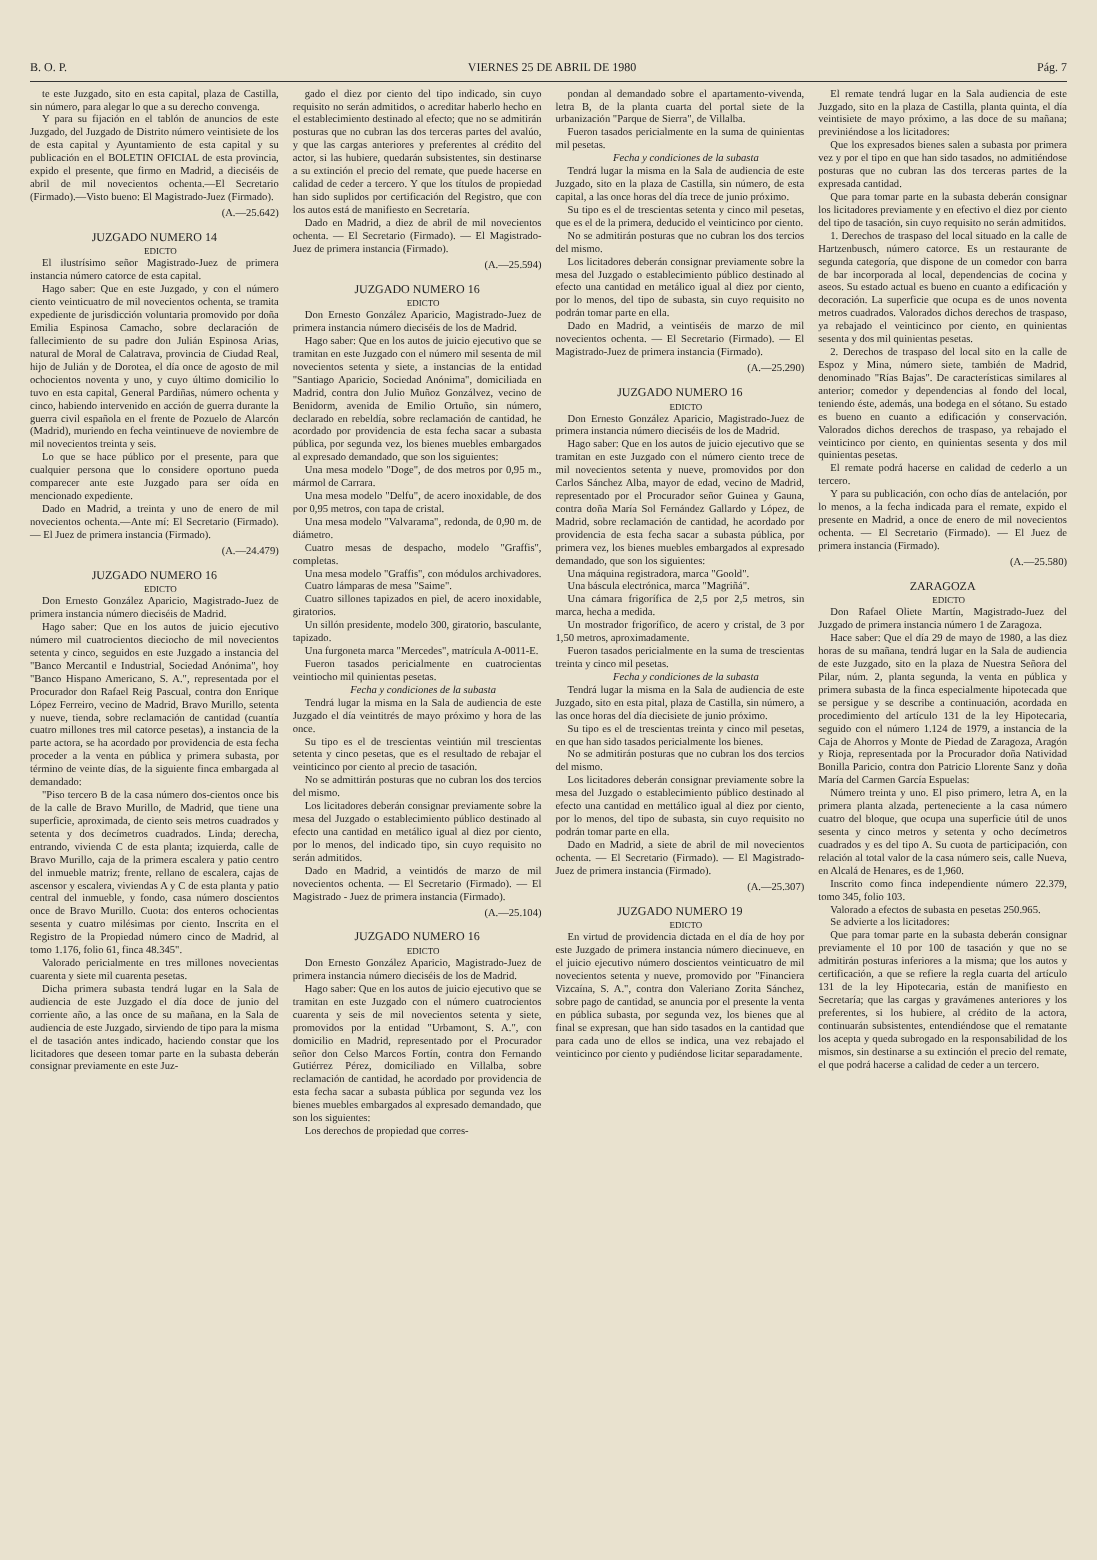B. O. P. VIERNES 25 DE ABRIL DE 1980 Pág. 7
te este Juzgado, sito en esta capital, plaza de Castilla, sin número, para alegar lo que a su derecho convenga.
Y para su fijación en el tablón de anuncios de este Juzgado, del Juzgado de Distrito número veintisiete de los de esta capital y Ayuntamiento de esta capital y su publicación en el BOLETIN OFICIAL de esta provincia, expido el presente, que firmo en Madrid, a dieciséis de abril de mil novecientos ochenta.—El Secretario (Firmado).—Visto bueno: El Magistrado-Juez (Firmado).
(A.—25.642)
JUZGADO NUMERO 14
EDICTO
El ilustrísimo señor Magistrado-Juez de primera instancia número catorce de esta capital.
Hago saber: Que en este Juzgado, y con el número ciento veinticuatro de mil novecientos ochenta, se tramita expediente de jurisdicción voluntaria promovido por doña Emilia Espinosa Camacho, sobre declaración de fallecimiento de su padre don Julián Espinosa Arias, natural de Moral de Calatrava, provincia de Ciudad Real, hijo de Julián y de Dorotea, el día once de agosto de mil ochocientos noventa y uno, y cuyo último domicilio lo tuvo en esta capital, General Pardiñas, número ochenta y cinco, habiendo intervenido en acción de guerra durante la guerra civil española en el frente de Pozuelo de Alarcón (Madrid), muriendo en fecha veintinueve de noviembre de mil novecientos treinta y seis.
Lo que se hace público por el presente, para que cualquier persona que lo considere oportuno pueda comparecer ante este Juzgado para ser oída en mencionado expediente.
Dado en Madrid, a treinta y uno de enero de mil novecientos ochenta.—Ante mí: El Secretario (Firmado). — El Juez de primera instancia (Firmado).
(A.—24.479)
JUZGADO NUMERO 16
EDICTO
Don Ernesto González Aparicio, Magistrado-Juez de primera instancia número dieciséis de Madrid.
Hago saber: Que en los autos de juicio ejecutivo número mil cuatrocientos dieciocho de mil novecientos setenta y cinco, seguidos en este Juzgado a instancia del "Banco Mercantil e Industrial, Sociedad Anónima", hoy "Banco Hispano Americano, S. A.", representada por el Procurador don Rafael Reig Pascual, contra don Enrique López Ferreiro, vecino de Madrid, Bravo Murillo, setenta y nueve, tienda, sobre reclamación de cantidad (cuantía cuatro millones tres mil catorce pesetas), a instancia de la parte actora, se ha acordado por providencia de esta fecha proceder a la venta en pública y primera subasta, por término de veinte días, de la siguiente finca embargada al demandado:
"Piso tercero B de la casa número dos-cientos once bis de la calle de Bravo Murillo, de Madrid, que tiene una superficie, aproximada, de ciento seis metros cuadrados y setenta y dos decímetros cuadrados. Linda; derecha, entrando, vivienda C de esta planta; izquierda, calle de Bravo Murillo, caja de la primera escalera y patio centro del inmueble matriz; frente, rellano de escalera, cajas de ascensor y escalera, viviendas A y C de esta planta y patio central del inmueble, y fondo, casa número doscientos once de Bravo Murillo. Cuota: dos enteros ochocientas sesenta y cuatro milésimas por ciento. Inscrita en el Registro de la Propiedad número cinco de Madrid, al tomo 1.176, folio 61, finca 48.345".
Valorado pericialmente en tres millones novecientas cuarenta y siete mil cuarenta pesetas.
Dicha primera subasta tendrá lugar en la Sala de audiencia de este Juzgado el día doce de junio del corriente año, a las once de su mañana, en la Sala de audiencia de este Juzgado, sirviendo de tipo para la misma el de tasación antes indicado, haciendo constar que los licitadores que deseen tomar parte en la subasta deberán consignar previamente en este Juz-
gado el diez por ciento del tipo indicado, sin cuyo requisito no serán admitidos, o acreditar haberlo hecho en el establecimiento destinado al efecto; que no se admitirán posturas que no cubran las dos terceras partes del avalúo, y que las cargas anteriores y preferentes al crédito del actor, si las hubiere, quedarán subsistentes, sin destinarse a su extinción el precio del remate, que puede hacerse en calidad de ceder a tercero. Y que los títulos de propiedad han sido suplidos por certificación del Registro, que con los autos está de manifiesto en Secretaría.
Dado en Madrid, a diez de abril de mil novecientos ochenta. — El Secretario (Firmado). — El Magistrado-Juez de primera instancia (Firmado).
(A.—25.594)
JUZGADO NUMERO 16
EDICTO
Don Ernesto González Aparicio, Magistrado-Juez de primera instancia número dieciséis de los de Madrid.
Hago saber: Que en los autos de juicio ejecutivo que se tramitan en este Juzgado con el número mil sesenta de mil novecientos setenta y siete, a instancias de la entidad "Santiago Aparicio, Sociedad Anónima", domiciliada en Madrid, contra don Julio Muñoz Gonzálvez, vecino de Benidorm, avenida de Emilio Ortuño, sin número, declarado en rebeldía, sobre reclamación de cantidad, he acordado por providencia de esta fecha sacar a subasta pública, por segunda vez, los bienes muebles embargados al expresado demandado, que son los siguientes:
Una mesa modelo "Doge", de dos metros por 0,95 m., mármol de Carrara.
Una mesa modelo "Delfu", de acero inoxidable, de dos por 0,95 metros, con tapa de cristal.
Una mesa modelo "Valvarama", redonda, de 0,90 m. de diámetro.
Cuatro mesas de despacho, modelo "Graffis", completas.
Una mesa modelo "Graffis", con módulos archivadores.
Cuatro lámparas de mesa "Saime".
Cuatro sillones tapizados en piel, de acero inoxidable, giratorios.
Un sillón presidente, modelo 300, giratorio, basculante, tapizado.
Una furgoneta marca "Mercedes", matrícula A-0011-E.
Fueron tasados pericialmente en cuatrocientas veintiocho mil quinientas pesetas.
Fecha y condiciones de la subasta
Tendrá lugar la misma en la Sala de audiencia de este Juzgado el día veintitrés de mayo próximo y hora de las once.
Su tipo es el de trescientas veintiún mil trescientas setenta y cinco pesetas, que es el resultado de rebajar el veinticinco por ciento al precio de tasación.
No se admittirán posturas que no cubran los dos tercios del mismo.
Los licitadores deberán consignar previamente sobre la mesa del Juzgado o establecimiento público destinado al efecto una cantidad en metálico igual al diez por ciento, por lo menos, del indicado tipo, sin cuyo requisito no serán admitidos.
Dado en Madrid, a veintidós de marzo de mil novecientos ochenta. — El Secretario (Firmado). — El Magistrado - Juez de primera instancia (Firmado).
(A.—25.104)
JUZGADO NUMERO 16
EDICTO
Don Ernesto González Aparicio, Magistrado-Juez de primera instancia número dieciséis de los de Madrid.
Hago saber: Que en los autos de juicio ejecutivo que se tramitan en este Juzgado con el número cuatrocientos cuarenta y seis de mil novecientos setenta y siete, promovidos por la entidad "Urbamont, S. A.", con domicilio en Madrid, representado por el Procurador señor don Celso Marcos Fortín, contra don Fernando Gutiérrez Pérez, domiciliado en Villalba, sobre reclamación de cantidad, he acordado por providencia de esta fecha sacar a subasta pública por segunda vez los bienes muebles embargados al expresado demandado, que son los siguientes:
Los derechos de propiedad que corres-
pondan al demandado sobre el apartamento-vivenda, letra B, de la planta cuarta del portal siete de la urbanización "Parque de Sierra", de Villalba.
Fueron tasados pericialmente en la suma de quinientas mil pesetas.
Fecha y condiciones de la subasta
Tendrá lugar la misma en la Sala de audiencia de este Juzgado, sito en la plaza de Castilla, sin número, de esta capital, a las once horas del día trece de junio próximo.
Su tipo es el de trescientas setenta y cinco mil pesetas, que es el de la primera, deducido el veinticinco por ciento.
No se admitirán posturas que no cubran los dos tercios del mismo.
Los licitadores deberán consignar previamente sobre la mesa del Juzgado o establecimiento público destinado al efecto una cantidad en metálico igual al diez por ciento, por lo menos, del tipo de subasta, sin cuyo requisito no podrán tomar parte en ella.
Dado en Madrid, a veintiséis de marzo de mil novecientos ochenta. — El Secretario (Firmado). — El Magistrado-Juez de primera instancia (Firmado).
(A.—25.290)
JUZGADO NUMERO 16
EDICTO
Don Ernesto González Aparicio, Magistrado-Juez de primera instancia número dieciséis de los de Madrid.
Hago saber: Que en los autos de juicio ejecutivo que se tramitan en este Juzgado con el número ciento trece de mil novecientos setenta y nueve, promovidos por don Carlos Sánchez Alba, mayor de edad, vecino de Madrid, representado por el Procurador señor Guinea y Gauna, contra doña María Sol Fernández Gallardo y López, de Madrid, sobre reclamación de cantidad, he acordado por providencia de esta fecha sacar a subasta pública, por primera vez, los bienes muebles embargados al expresado demandado, que son los siguientes:
Una máquina registradora, marca "Goold".
Una báscula electrónica, marca "Magriñá".
Una cámara frigorífica de 2,5 por 2,5 metros, sin marca, hecha a medida.
Un mostrador frigorífico, de acero y cristal, de 3 por 1,50 metros, aproximadamente.
Fueron tasados pericialmente en la suma de trescientas treinta y cinco mil pesetas.
Fecha y condiciones de la subasta
Tendrá lugar la misma en la Sala de audiencia de este Juzgado, sito en esta pital, plaza de Castilla, sin número, a las once horas del día diecisiete de junio próximo.
Su tipo es el de trescientas treinta y cinco mil pesetas, en que han sido tasados pericialmente los bienes.
No se admitirán posturas que no cubran los dos tercios del mismo.
Los licitadores deberán consignar previamente sobre la mesa del Juzgado o establecimiento público destinado al efecto una cantidad en mettálico igual al diez por ciento, por lo menos, del tipo de subasta, sin cuyo requisito no podrán tomar parte en ella.
Dado en Madrid, a siete de abril de mil novecientos ochenta. — El Secretario (Firmado). — El Magistrado-Juez de primera instancia (Firmado).
(A.—25.307)
JUZGADO NUMERO 19
EDICTO
En virtud de providencia dictada en el día de hoy por este Juzgado de primera instancia número diecinueve, en el juicio ejecutivo número doscientos veinticuatro de mil novecientos setenta y nueve, promovido por "Financiera Vizcaína, S. A.", contra don Valeriano Zorita Sánchez, sobre pago de cantidad, se anuncia por el presente la venta en pública subasta, por segunda vez, los bienes que al final se expresan, que han sido tasados en la cantidad que para cada uno de ellos se indica, una vez rebajado el veinticinco por ciento y pudiéndose licitar separadamente.
El remate tendrá lugar en la Sala audiencia de este Juzgado, sito en la plaza de Castilla, planta quinta, el día veintisiete de mayo próximo, a las doce de su mañana; previniéndose a los licitadores:
Que los expresados bienes salen a subasta por primera vez y por el tipo en que han sido tasados, no admitiéndose posturas que no cubran las dos terceras partes de la expresada cantidad.
Que para tomar parte en la subasta deberán consignar los licitadores previamente y en efectivo el diez por ciento del tipo de tasación, sin cuyo requisito no serán admitidos.
1. Derechos de traspaso del local situado en la calle de Hartzenbusch, número catorce. Es un restaurante de segunda categoría, que dispone de un comedor con barra de bar incorporada al local, dependencias de cocina y aseos. Su estado actual es bueno en cuanto a edificación y decoración. La superficie que ocupa es de unos noventa metros cuadrados. Valorados dichos derechos de traspaso, ya rebajado el veinticinco por ciento, en quinientas sesenta y dos mil quinientas pesetas.
2. Derechos de traspaso del local sito en la calle de Espoz y Mina, número siete, también de Madrid, denominado "Rías Bajas". De características similares al anterior; comedor y dependencias al fondo del local, teniendo éste, además, una bodega en el sótano. Su estado es bueno en cuanto a edificación y conservación. Valorados dichos derechos de traspaso, ya rebajado el veinticinco por ciento, en quinientas sesenta y dos mil quinientas pesetas.
El remate podrá hacerse en calidad de cederlo a un tercero.
Y para su publicación, con ocho días de antelación, por lo menos, a la fecha indicada para el remate, expido el presente en Madrid, a once de enero de mil novecientos ochenta. — El Secretario (Firmado). — El Juez de primera instancia (Firmado).
(A.—25.580)
ZARAGOZA
EDICTO
Don Rafael Oliete Martín, Magistrado-Juez del Juzgado de primera instancia número 1 de Zaragoza.
Hace saber: Que el día 29 de mayo de 1980, a las diez horas de su mañana, tendrá lugar en la Sala de audiencia de este Juzgado, sito en la plaza de Nuestra Señora del Pilar, núm. 2, planta segunda, la venta en pública y primera subasta de la finca especialmente hipotecada que se persigue y se describe a continuación, acordada en procedimiento del artículo 131 de la ley Hipotecaria, seguido con el número 1.124 de 1979, a instancia de la Caja de Ahorros y Monte de Piedad de Zaragoza, Aragón y Rioja, representada por la Procurador doña Natividad Bonilla Paricio, contra don Patricio Llorente Sanz y doña María del Carmen García Espuelas:
Número treinta y uno. El piso primero, letra A, en la primera planta alzada, perteneciente a la casa número cuatro del bloque, que ocupa una superficie útil de unos sesenta y cinco metros y setenta y ocho decímetros cuadrados y es del tipo A. Su cuota de participación, con relación al total valor de la casa número seis, calle Nueva, en Alcalá de Henares, es de 1,960.
Inscrito como finca independiente número 22.379, tomo 345, folio 103.
Valorado a efectos de subasta en pesetas 250.965.
Se advierte a los licitadores:
Que para tomar parte en la subasta deberán consignar previamente el 10 por 100 de tasación y que no se admitirán posturas inferiores a la misma; que los autos y certificación, a que se refiere la regla cuarta del artículo 131 de la ley Hipotecaria, están de manifiesto en Secretaría; que las cargas y gravámenes anteriores y los preferentes, si los hubiere, al crédito de la actora, continuarán subsistentes, entendiéndose que el rematante los acepta y queda subrogado en la responsabilidad de los mismos, sin destinarse a su extinción el precio del remate, el que podrá hacerse a calidad de ceder a un tercero.